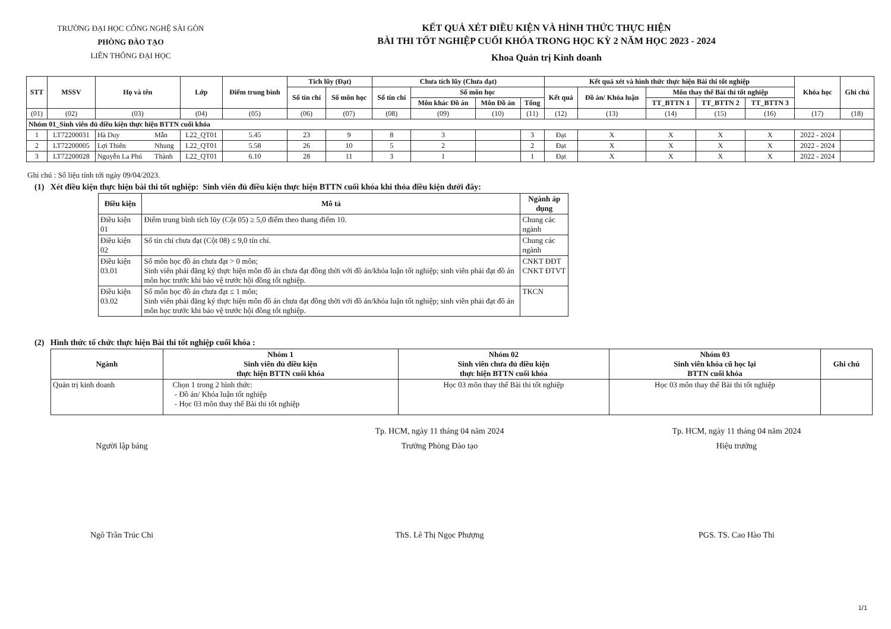TRƯỜNG ĐẠI HỌC CÔNG NGHỆ SÀI GÒN
PHÒNG ĐÀO TẠO
LIÊN THÔNG ĐẠI HỌC
KẾT QUẢ XÉT ĐIỀU KIỆN VÀ HÌNH THỨC THỰC HIỆN
BÀI THI TỐT NGHIỆP CUỐI KHÓA TRONG HỌC KỲ 2 NĂM HỌC 2023 - 2024
Khoa Quản trị Kinh doanh
| STT | MSSV | Họ và tên | | Lớp | Điểm trung bình | Tích lũy (Đạt) | | Chưa tích lũy (Chưa đạt) | | | | Kết quả xét và hình thức thực hiện Bài thi tốt nghiệp | | | | | Khóa học | Ghi chú |
| --- | --- | --- | --- | --- | --- | --- | --- | --- | --- | --- | --- | --- | --- | --- | --- | --- | --- | --- |
| | | | | | | Số tín chỉ | Số môn học | Số tín chỉ | Số môn học | | | Kết quả | Đồ án/ Khóa luận | Môn thay thế Bài thi tốt nghiệp | | | | |
| | | | | | | | | | Môn khác Đồ án | Môn Đồ án | Tổng | | | TT_BTTN 1 | TT_BTTN 2 | TT_BTTN 3 | | |
| (01) | (02) | (03) | | (04) | (05) | (06) | (07) | (08) | (09) | (10) | (11) | (12) | (13) | (14) | (15) | (16) | (17) | (18) |
| Nhóm 01_Sinh viên đủ điều kiện thực hiện BTTN cuối khóa | | | | | | | | | | | | | | | | | | |
| 1 | LT72200031 | Hà Duy | Mẫn | L22_QT01 | 5.45 | 23 | 9 | 8 | 3 | | 3 | Đạt | X | X | X | X | 2022 - 2024 | |
| 2 | LT72200005 | Lợi Thiên | Nhung | L22_QT01 | 5.58 | 26 | 10 | 5 | 2 | | 2 | Đạt | X | X | X | X | 2022 - 2024 | |
| 3 | LT72200028 | Nguyễn La Phú | Thành | L22_QT01 | 6.10 | 28 | 11 | 3 | 1 | | 1 | Đạt | X | X | X | X | 2022 - 2024 | |
Ghi chú : Số liệu tính tới ngày 09/04/2023.
(1) Xét điều kiện thực hiện bài thi tốt nghiệp: Sinh viên đủ điều kiện thực hiện BTTN cuối khóa khi thỏa điều kiện dưới đây:
| Điều kiện | Mô tả | Ngành áp dụng |
| --- | --- | --- |
| Điều kiện 01 | Điểm trung bình tích lũy (Cột 05) ≥ 5,0 điểm theo thang điểm 10. | Chung các ngành |
| Điều kiện 02 | Số tín chỉ chưa đạt (Cột 08) ≤ 9,0 tín chỉ. | Chung các ngành |
| Điều kiện 03.01 | Số môn học đồ án chưa đạt > 0 môn; Sinh viên phải đăng ký thực hiện môn đồ án chưa đạt đồng thời với đồ án/khóa luận tốt nghiệp; sinh viên phải đạt đồ án môn học trước khi bảo vệ trước hội đồng tốt nghiệp. | CNKT ĐĐT CNKT ĐTVT |
| Điều kiện 03.02 | Số môn học đồ án chưa đạt ≤ 1 môn; Sinh viên phải đăng ký thực hiện môn đồ án chưa đạt đồng thời với đồ án/khóa luận tốt nghiệp; sinh viên phải đạt đồ án môn học trước khi bảo vệ trước hội đồng tốt nghiệp. | TKCN |
(2) Hình thức tổ chức thực hiện Bài thi tốt nghiệp cuối khóa :
| Ngành | Nhóm 1 Sinh viên đủ điều kiện thực hiện BTTN cuối khóa | Nhóm 02 Sinh viên chưa đủ điều kiện thực hiện BTTN cuối khóa | Nhóm 03 Sinh viên khóa cũ học lại BTTN cuối khóa | Ghi chú |
| --- | --- | --- | --- | --- |
| Quản trị kinh doanh | Chọn 1 trong 2 hình thức: - Đồ án/ Khóa luận tốt nghiệp - Học 03 môn thay thế Bài thi tốt nghiệp | Học 03 môn thay thế Bài thi tốt nghiệp | Học 03 môn thay thế Bài thi tốt nghiệp | |
Người lập bảng
Ngô Trần Trúc Chi
Tp. HCM, ngày 11 tháng 04 năm 2024
Trưởng Phòng Đào tạo
ThS. Lê Thị Ngọc Phượng
Tp. HCM, ngày 11 tháng 04 năm 2024
Hiệu trưởng
PGS. TS. Cao Hào Thi
1/1